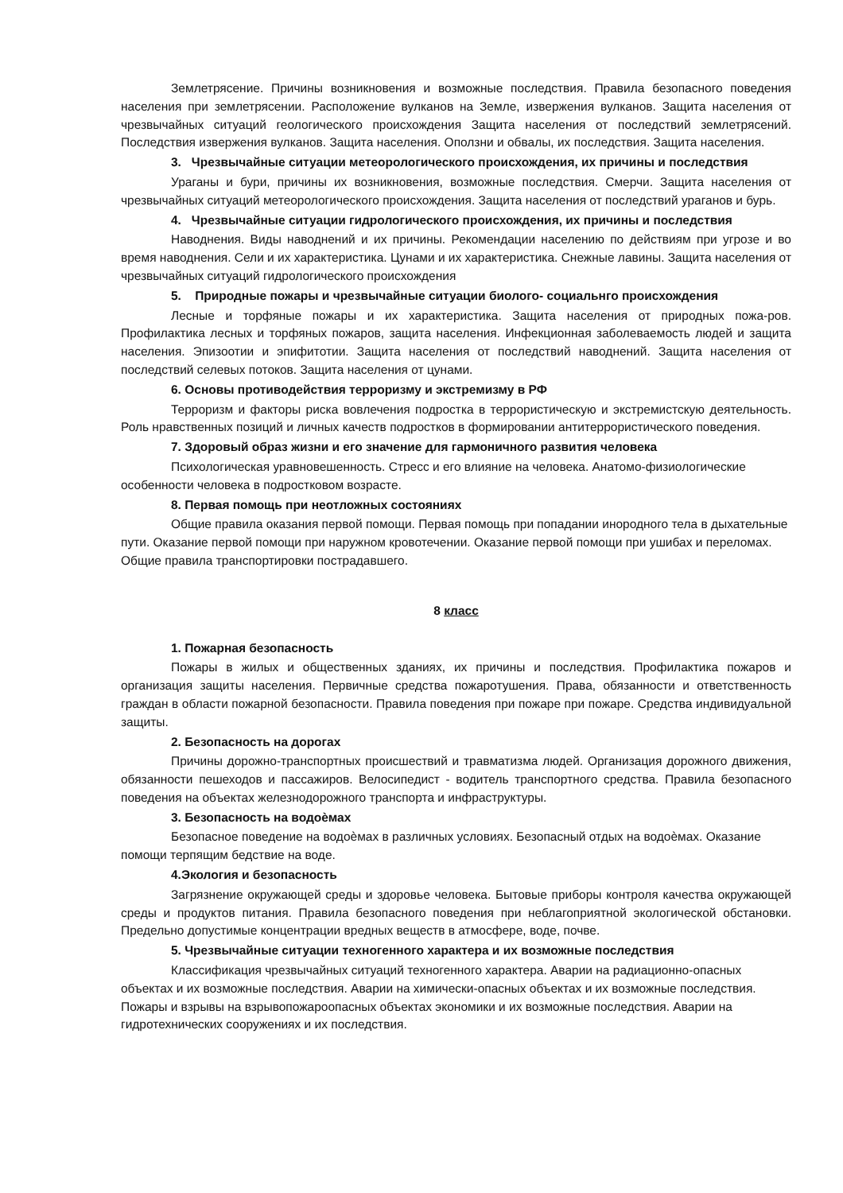Землетрясение. Причины возникновения и возможные последствия. Правила безопасного поведения населения при землетрясении. Расположение вулканов на Земле, извержения вулканов. Защита населения от чрезвычайных ситуаций геологического происхождения Защита населения от последствий землетрясений. Последствия извержения вулканов. Защита населения. Оползни и обвалы, их последствия. Защита населения.
3. Чрезвычайные ситуации метеорологического происхождения, их причины и последствия
Ураганы и бури, причины их возникновения, возможные последствия. Смерчи. Защита населения от чрезвычайных ситуаций метеорологического происхождения. Защита населения от последствий ураганов и бурь.
4. Чрезвычайные ситуации гидрологического происхождения, их причины и последствия
Наводнения. Виды наводнений и их причины. Рекомендации населению по действиям при угрозе и во время наводнения. Сели и их характеристика. Цунами и их характеристика. Снежные лавины. Защита населения от чрезвычайных ситуаций гидрологического происхождения
5. Природные пожары и чрезвычайные ситуации биолого- социальнго происхождения
Лесные и торфяные пожары и их характеристика. Защита населения от природных пожа-ров. Профилактика лесных и торфяных пожаров, защита населения. Инфекционная заболеваемость людей и защита населения. Эпизоотии и эпифитотии. Защита населения от последствий наводнений. Защита населения от последствий селевых потоков. Защита населения от цунами.
6. Основы противодействия терроризму и экстремизму в РФ
Терроризм и факторы риска вовлечения подростка в террористическую и экстремистскую деятельность. Роль нравственных позиций и личных качеств подростков в формировании антитеррористического поведения.
7. Здоровый образ жизни и его значение для гармоничного развития человека
Психологическая уравновешенность. Стресс и его влияние на человека. Анатомо-физиологические особенности человека в подростковом возрасте.
8. Первая помощь при неотложных состояниях
Общие правила оказания первой помощи. Первая помощь при попадании инородного тела в дыхательные пути. Оказание первой помощи при наружном кровотечении. Оказание первой помощи при ушибах и переломах. Общие правила транспортировки пострадавшего.
8 класс
1. Пожарная безопасность
Пожары в жилых и общественных зданиях, их причины и последствия. Профилактика пожаров и организация защиты населения. Первичные средства пожаротушения. Права, обязанности и ответственность граждан в области пожарной безопасности. Правила поведения при пожаре при пожаре. Средства индивидуальной защиты.
2. Безопасность на дорогах
Причины дорожно-транспортных происшествий и травматизма людей. Организация дорожного движения, обязанности пешеходов и пассажиров. Велосипедист - водитель транспортного средства. Правила безопасного поведения на объектах железнодорожного транспорта и инфраструктуры.
3. Безопасность на водоѐмах
Безопасное поведение на водоѐмах в различных условиях. Безопасный отдых на водоѐмах. Оказание помощи терпящим бедствие на воде.
4.Экология и безопасность
Загрязнение окружающей среды и здоровье человека. Бытовые приборы контроля качества окружающей среды и продуктов питания. Правила безопасного поведения при неблагоприятной экологической обстановки. Предельно допустимые концентрации вредных веществ в атмосфере, воде, почве.
5. Чрезвычайные ситуации техногенного характера и их возможные последствия
Классификация чрезвычайных ситуаций техногенного характера. Аварии на радиационно-опасных объектах и их возможные последствия. Аварии на химически-опасных объектах и их возможные последствия. Пожары и взрывы на взрывопожароопасных объектах экономики и их возможные последствия. Аварии на гидротехнических сооружениях и их последствия.